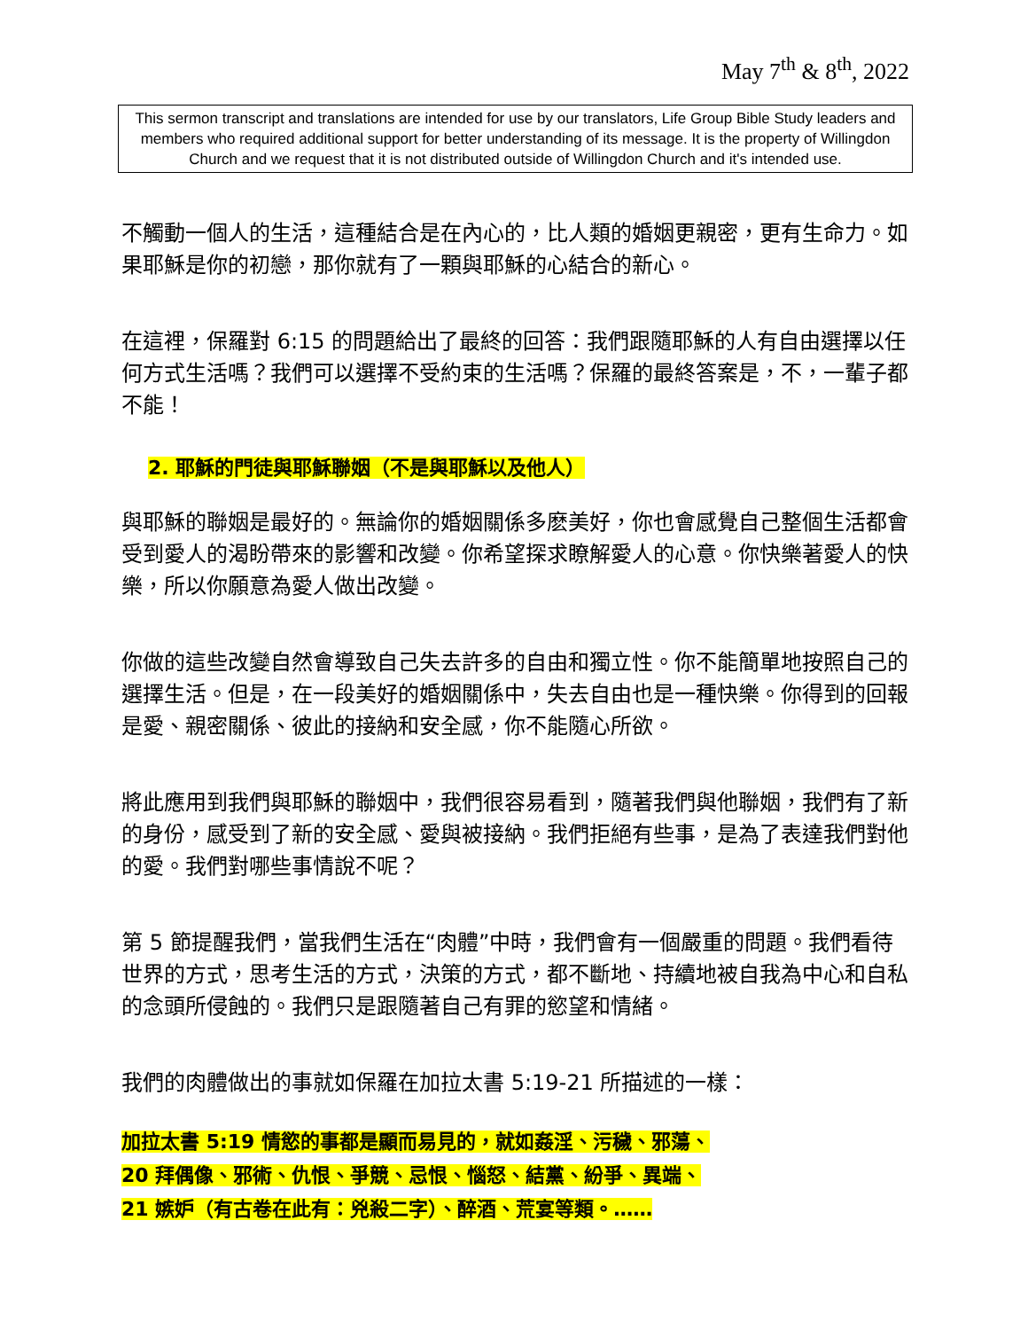May 7<sup>th</sup> & 8<sup>th</sup>, 2022
This sermon transcript and translations are intended for use by our translators, Life Group Bible Study leaders and members who required additional support for better understanding of its message. It is the property of Willingdon Church and we request that it is not distributed outside of Willingdon Church and it's intended use.
不觸動一個人的生活，這種結合是在內心的，比人類的婚姻更親密，更有生命力。如果耶穌是你的初戀，那你就有了一顆與耶穌的心結合的新心。
在這裡，保羅對 6:15 的問題給出了最終的回答：我們跟隨耶穌的人有自由選擇以任何方式生活嗎？我們可以選擇不受約束的生活嗎？保羅的最終答案是，不，一輩子都不能！
2. 耶穌的門徒與耶穌聯姻（不是與耶穌以及他人）
與耶穌的聯姻是最好的。無論你的婚姻關係多麽美好，你也會感覺自己整個生活都會受到愛人的渴盼帶來的影響和改變。你希望探求瞭解愛人的心意。你快樂著愛人的快樂，所以你願意為愛人做出改變。
你做的這些改變自然會導致自己失去許多的自由和獨立性。你不能簡單地按照自己的選擇生活。但是，在一段美好的婚姻關係中，失去自由也是一種快樂。你得到的回報是愛、親密關係、彼此的接納和安全感，你不能隨心所欲。
將此應用到我們與耶穌的聯姻中，我們很容易看到，隨著我們與他聯姻，我們有了新的身份，感受到了新的安全感、愛與被接納。我們拒絕有些事，是為了表達我們對他的愛。我們對哪些事情說不呢？
第 5 節提醒我們，當我們生活在“肉體”中時，我們會有一個嚴重的問題。我們看待世界的方式，思考生活的方式，決策的方式，都不斷地、持續地被自我為中心和自私的念頭所侵蝕的。我們只是跟隨著自己有罪的慾望和情緒。
我們的肉體做出的事就如保羅在加拉太書 5:19-21 所描述的一樣：
加拉太書 5:19 情慾的事都是顯而易見的，就如姦淫、污穢、邪蕩、
20 拜偶像、邪術、仇恨、爭競、忌恨、惱怒、結黨、紛爭、異端、
21 嫉妒（有古卷在此有：兇殺二字）、醉酒、荒宴等類。……